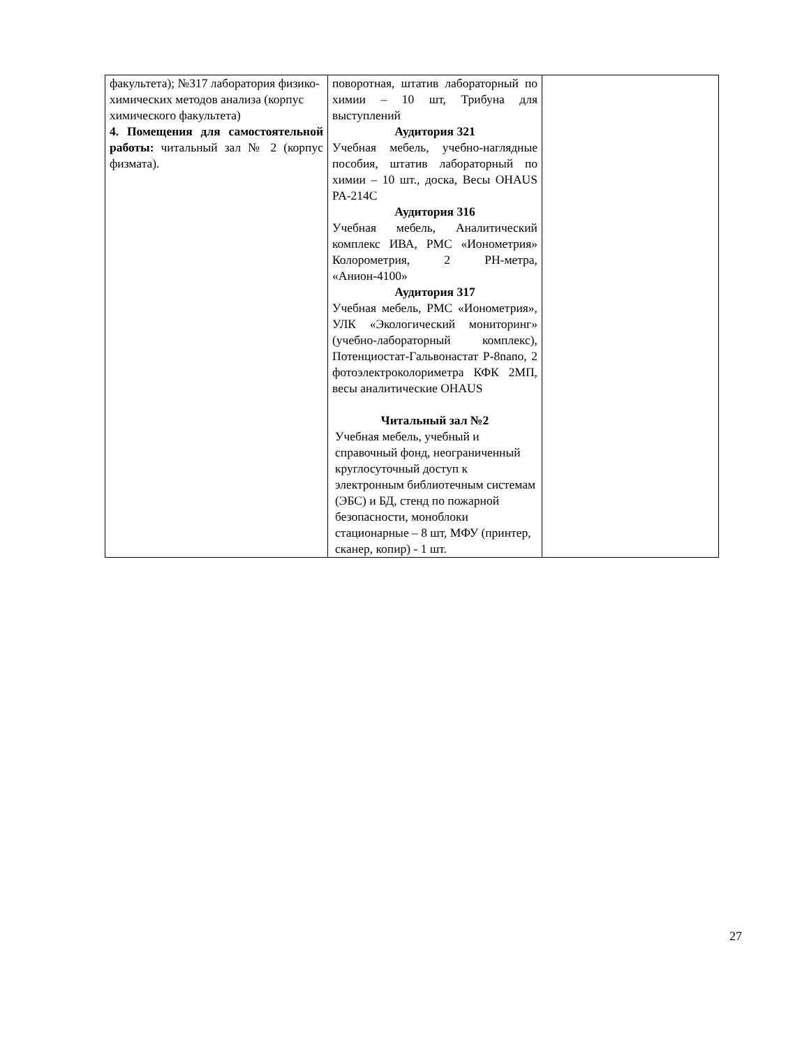| факультета); №317 лаборатория физико-химических методов анализа (корпус химического факультета) 4. Помещения для самостоятельной работы: читальный зал № 2 (корпус физмата). | поворотная, штатив лабораторный по химии – 10 шт, Трибуна для выступлений Аудитория 321 Учебная мебель, учебно-наглядные пособия, штатив лабораторный по химии – 10 шт., доска, Весы OHAUS PA-214C Аудитория 316 Учебная мебель, Аналитический комплекс ИВА, РМС «Ионометрия» Колорометрия, 2 PH-метра, «Анион-4100» Аудитория 317 Учебная мебель, РМС «Ионометрия», УЛК «Экологический мониторинг» (учебно-лабораторный комплекс), Потенциостат-Гальвонастат P-8nano, 2 фотоэлектроколориметра КФК 2МП, весы аналитические OHAUS Читальный зал №2 Учебная мебель, учебный и справочный фонд, неограниченный круглосуточный доступ к электронным библиотечным системам (ЭБС) и БД, стенд по пожарной безопасности, моноблоки стационарные – 8 шт, МФУ (принтер, сканер, копир) - 1 шт. | |
27